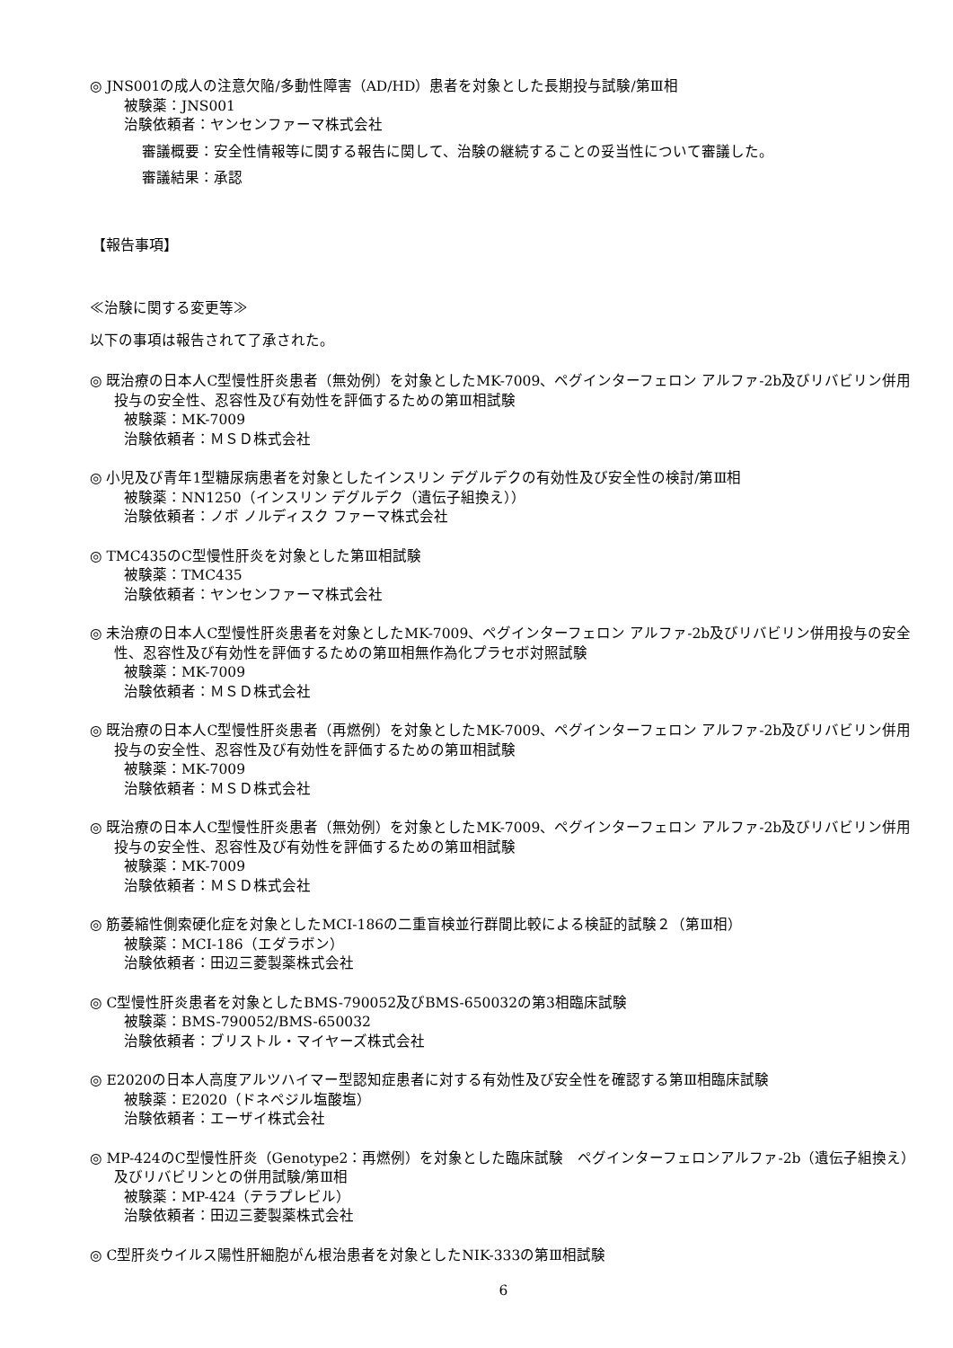◎ JNS001の成人の注意欠陥/多動性障害（AD/HD）患者を対象とした長期投与試験/第Ⅲ相
被験薬：JNS001
治験依頼者：ヤンセンファーマ株式会社
審議概要：安全性情報等に関する報告に関して、治験の継続することの妥当性について審議した。
審議結果：承認
【報告事項】
≪治験に関する変更等≫
以下の事項は報告されて了承された。
◎ 既治療の日本人C型慢性肝炎患者（無効例）を対象としたMK-7009、ペグインターフェロン アルファ-2b及びリバビリン併用投与の安全性、忍容性及び有効性を評価するための第Ⅲ相試験
被験薬：MK-7009
治験依頼者：ＭＳＤ株式会社
◎ 小児及び青年1型糖尿病患者を対象としたインスリン デグルデクの有効性及び安全性の検討/第Ⅲ相
被験薬：NN1250（インスリン デグルデク（遺伝子組換え））
治験依頼者：ノボ ノルディスク ファーマ株式会社
◎ TMC435のC型慢性肝炎を対象とした第Ⅲ相試験
被験薬：TMC435
治験依頼者：ヤンセンファーマ株式会社
◎ 未治療の日本人C型慢性肝炎患者を対象としたMK-7009、ペグインターフェロン アルファ-2b及びリバビリン併用投与の安全性、忍容性及び有効性を評価するための第Ⅲ相無作為化プラセボ対照試験
被験薬：MK-7009
治験依頼者：ＭＳＤ株式会社
◎ 既治療の日本人C型慢性肝炎患者（再燃例）を対象としたMK-7009、ペグインターフェロン アルファ-2b及びリバビリン併用投与の安全性、忍容性及び有効性を評価するための第Ⅲ相試験
被験薬：MK-7009
治験依頼者：ＭＳＤ株式会社
◎ 既治療の日本人C型慢性肝炎患者（無効例）を対象としたMK-7009、ペグインターフェロン アルファ-2b及びリバビリン併用投与の安全性、忍容性及び有効性を評価するための第Ⅲ相試験
被験薬：MK-7009
治験依頼者：ＭＳＤ株式会社
◎ 筋萎縮性側索硬化症を対象としたMCI-186の二重盲検並行群間比較による検証的試験２（第Ⅲ相）
被験薬：MCI-186（エダラボン）
治験依頼者：田辺三菱製薬株式会社
◎ C型慢性肝炎患者を対象としたBMS-790052及びBMS-650032の第3相臨床試験
被験薬：BMS-790052/BMS-650032
治験依頼者：ブリストル・マイヤーズ株式会社
◎ E2020の日本人高度アルツハイマー型認知症患者に対する有効性及び安全性を確認する第Ⅲ相臨床試験
被験薬：E2020（ドネペジル塩酸塩）
治験依頼者：エーザイ株式会社
◎ MP-424のC型慢性肝炎（Genotype2：再燃例）を対象とした臨床試験　ペグインターフェロンアルファ-2b（遺伝子組換え）及びリバビリンとの併用試験/第Ⅲ相
被験薬：MP-424（テラプレビル）
治験依頼者：田辺三菱製薬株式会社
◎ C型肝炎ウイルス陽性肝細胞がん根治患者を対象としたNIK-333の第Ⅲ相試験
6